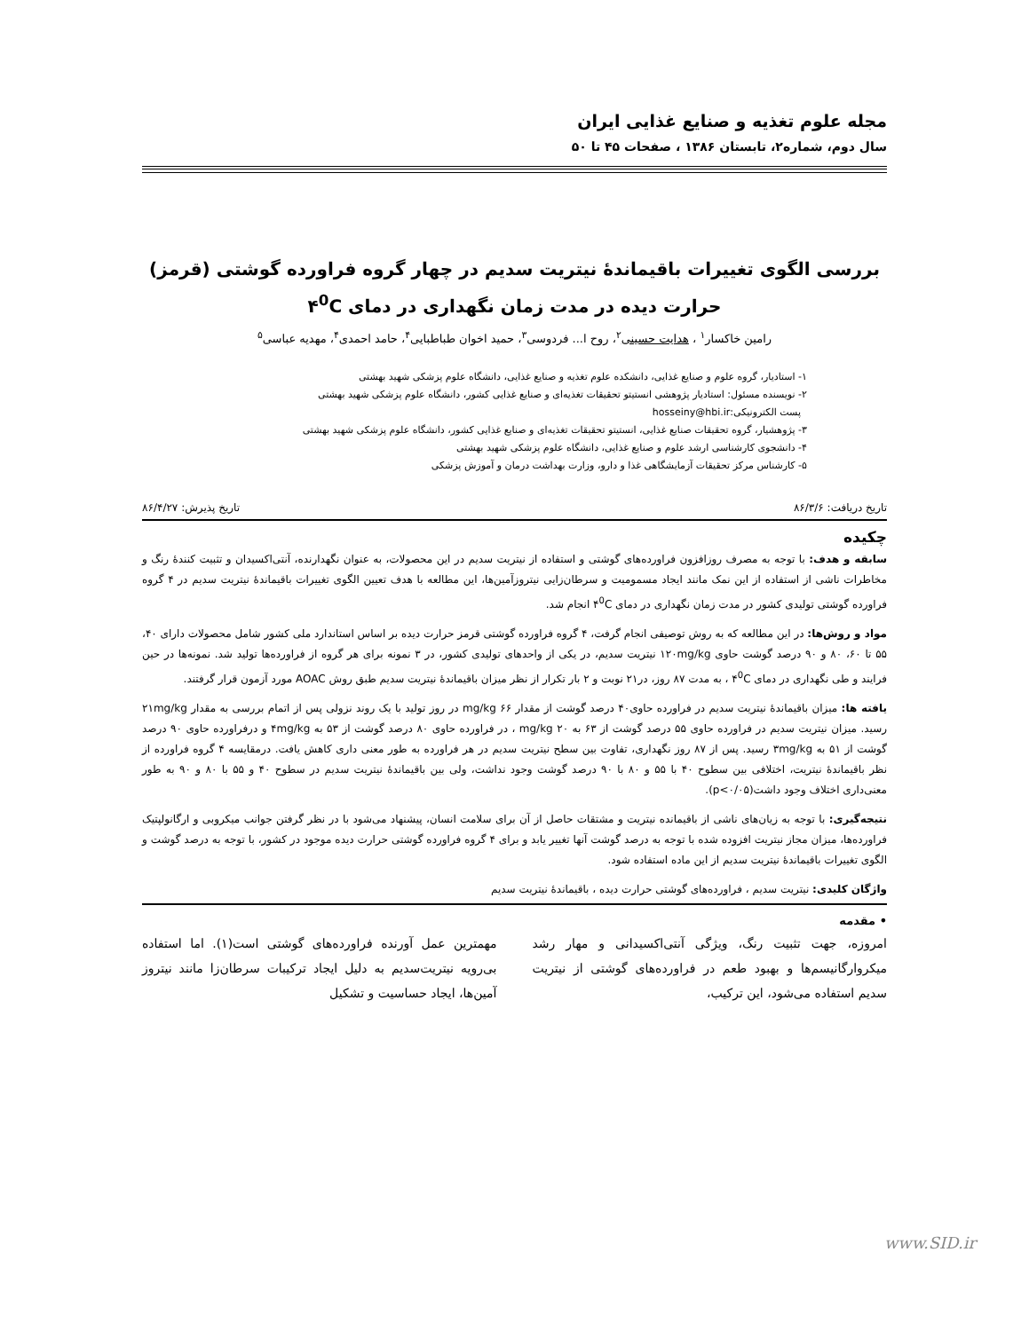مجله علوم تغذیه و صنایع غذایی ایران
سال دوم، شماره۲، تابستان ۱۳۸۶ ، صفحات ۴۵ تا ۵۰
بررسی الگوی تغییرات باقیماندۀ نیتریت سدیم در چهار گروه فراورده گوشتی (قرمز) حرارت دیده در مدت زمان نگهداری در دمای ۴<sup>0</sup>C
رامین خاکسار<sup>۱</sup> ، هدایت حسینی<sup>۲</sup>، روح ا... فردوسی<sup>۳</sup>، حمید اخوان طباطبایی<sup>۴</sup>، حامد احمدی<sup>۴</sup>، مهدیه عباسی<sup>۵</sup>
۱- استادیار، گروه علوم و صنایع غذایی، دانشکده علوم تغذیه و صنایع غذایی، دانشگاه علوم پزشکی شهید بهشتی
۲- نویسنده مسئول: استادیار پژوهشی انستیتو تحقیقات تغذیه‌ای و صنایع غذایی کشور، دانشگاه علوم پزشکی شهید بهشتی
پست الکترونیکی:hosseiny@hbi.ir
۳- پژوهشیار، گروه تحقیقات صنایع غذایی، انستیتو تحقیقات تغذیه‌ای و صنایع غذایی کشور، دانشگاه علوم پزشکی شهید بهشتی
۴- دانشجوی کارشناسی ارشد علوم و صنایع غذایی، دانشگاه علوم پزشکی شهید بهشتی
۵- کارشناس مرکز تحقیقات آزمایشگاهی غذا و دارو، وزارت بهداشت درمان و آموزش پزشکی
تاریخ دریافت: ۸۶/۳/۶ تاریخ پذیرش: ۸۶/۴/۲۷
چکیده
سابقه و هدف: با توجه به مصرف روزافزون فراورده‌های گوشتی و استفاده از نیتریت سدیم در این محصولات، به عنوان نگهدارنده، آنتی‌اکسیدان و تثبیت کنندۀ رنگ و مخاطرات ناشی از استفاده از این نمک مانند ایجاد مسمومیت و سرطان‌زایی نیتروزآمین‌ها، این مطالعه با هدف تعیین الگوی تغییرات باقیماندۀ نیتریت سدیم در ۴ گروه فراورده گوشتی تولیدی کشور در مدت زمان نگهداری در دمای ۴<sup>0</sup>C انجام شد.
مواد و روش‌ها: در این مطالعه که به روش توصیفی انجام گرفت، ۴ گروه فراورده گوشتی قرمز حرارت دیده بر اساس استاندارد ملی کشور شامل محصولات دارای ۴۰، ۵۵ تا ۶۰، ۸۰ و ۹۰ درصد گوشت حاوی ۱۲۰mg/kg نیتریت سدیم، در یکی از واحدهای تولیدی کشور، در ۳ نمونه برای هر گروه از فراورده‌ها تولید شد. نمونه‌ها در حین فرایند و طی نگهداری در دمای ۴<sup>0</sup>C ، به مدت ۸۷ روز، در۲۱ نوبت و ۲ بار تکرار از نظر میزان باقیماندۀ نیتریت سدیم طبق روش AOAC مورد آزمون قرار گرفتند.
یافته ها: میزان باقیماندۀ نیتریت سدیم در فراورده حاوی۴۰ درصد گوشت از مقدار mg/kg ۶۶ در روز تولید با یک روند نزولی پس از اتمام بررسی به مقدار ۲۱mg/kg رسید. میزان نیتریت سدیم در فراورده حاوی ۵۵ درصد گوشت از ۶۳ به mg/kg ۲۰ ، در فراورده حاوی ۸۰ درصد گوشت از ۵۳ به ۴mg/kg و درفراورده حاوی ۹۰ درصد گوشت از ۵۱ به ۳mg/kg رسید. پس از ۸۷ روز نگهداری، تفاوت بین سطح نیتریت سدیم در هر فراورده به طور معنی داری کاهش یافت. درمقایسه ۴ گروه فراورده از نظر باقیماندۀ نیتریت، اختلافی بین سطوح ۴۰ با ۵۵ و ۸۰ با ۹۰ درصد گوشت وجود نداشت، ولی بین باقیماندۀ نیتریت سدیم در سطوح ۴۰ و ۵۵ با ۸۰ و ۹۰ به طور معنی‌داری اختلاف وجود داشت(p<۰/۰۵).
نتیجه‌گیری: با توجه به زیان‌های ناشی از باقیمانده نیتریت و مشتقات حاصل از آن برای سلامت انسان، پیشنهاد می‌شود با در نظر گرفتن جوانب میکروبی و ارگانولپتیک فراورده‌ها، میزان مجاز نیتریت افزوده شده با توجه به درصد گوشت آنها تغییر یابد و برای ۴ گروه فراورده گوشتی حرارت دیده موجود در کشور، با توجه به درصد گوشت و الگوی تغییرات باقیماندۀ نیتریت سدیم از این ماده استفاده شود.
واژگان کلیدی: نیتریت سدیم ، فراورده‌های گوشتی حرارت دیده ، باقیماندۀ نیتریت سدیم
• مقدمه
امروزه، جهت تثبیت رنگ، ویژگی آنتی‌اکسیدانی و مهار رشد میکروارگانیسم‌ها و بهبود طعم در فراورده‌های گوشتی از نیتریت سدیم استفاده می‌شود، این ترکیب،
مهمترین عمل آورنده فراورده‌های گوشتی است(۱). اما استفاده بی‌رویه نیتریت‌سدیم به دلیل ایجاد ترکیبات سرطان‌زا مانند نیتروز آمین‌ها، ایجاد حساسیت و تشکیل
www.SID.ir